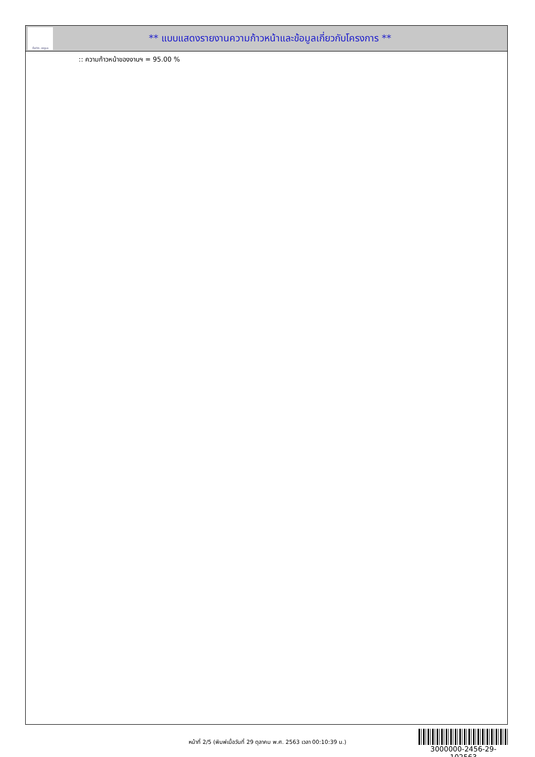ทั้งชีวิต..เราดูแล
** แบบแสดงรายงานความก้าวหน้าและข้อมูลเกี่ยวกับโครงการ **
:: ความก้าวหน้าของงานฯ = 95.00 %
หน้าที่ 2/5 (พิมพ์เมื่อวันที่ 29 ตุลาคม พ.ศ. 2563 เวลา 00:10:39 น.)
3000000-2456-29-102563